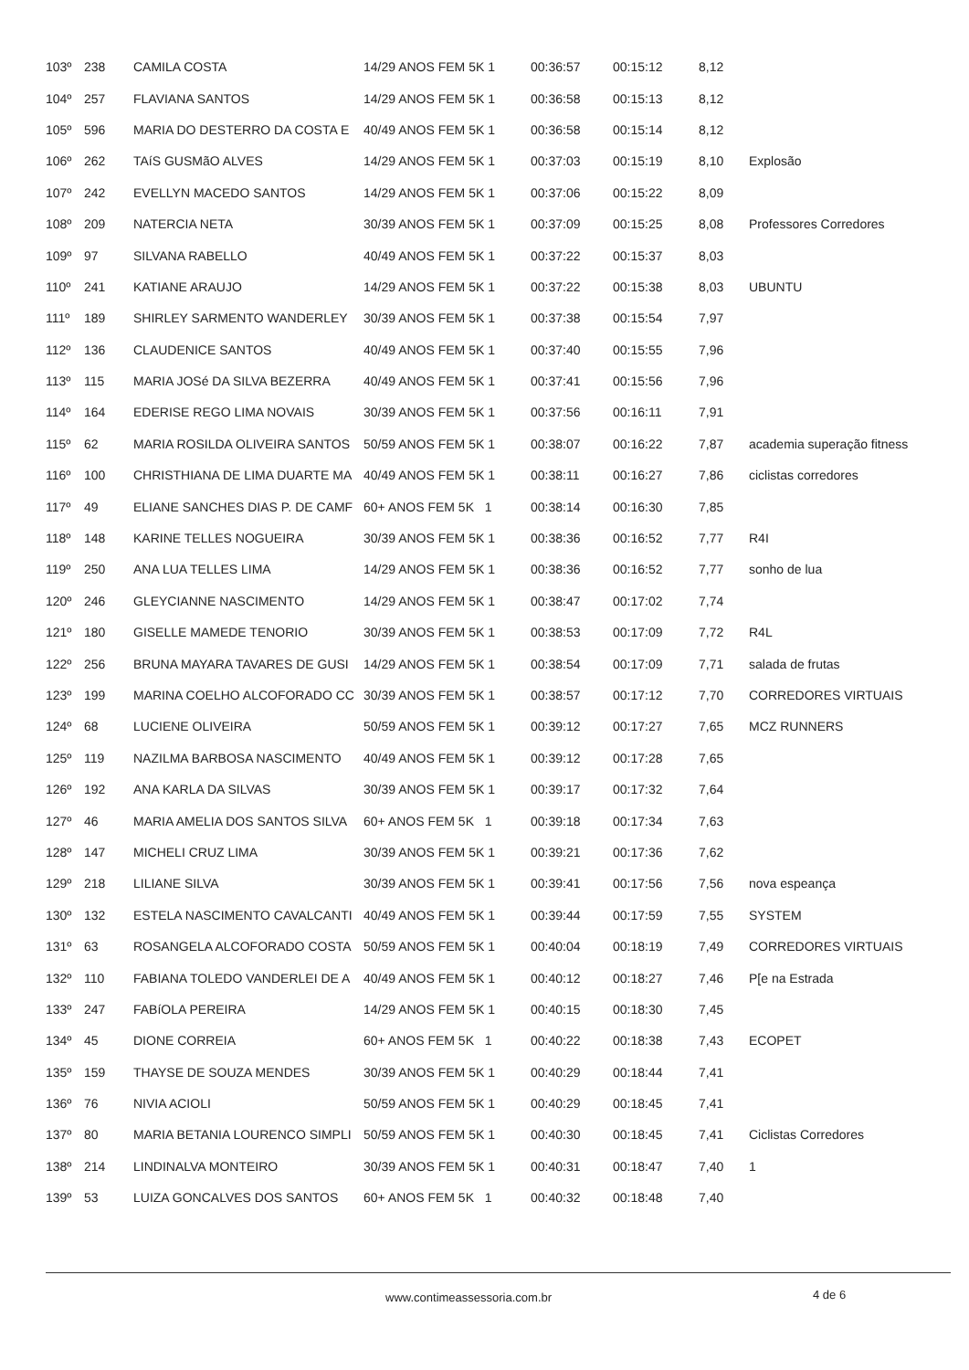| 103º | 238 | CAMILA COSTA | 14/29 ANOS FEM 5K 1 | 00:36:57 | 00:15:12 | 8,12 | |
| 104º | 257 | FLAVIANA SANTOS | 14/29 ANOS FEM 5K 1 | 00:36:58 | 00:15:13 | 8,12 | |
| 105º | 596 | MARIA DO DESTERRO DA COSTA E | 40/49 ANOS FEM 5K 1 | 00:36:58 | 00:15:14 | 8,12 | |
| 106º | 262 | TAíS GUSMãO ALVES | 14/29 ANOS FEM 5K 1 | 00:37:03 | 00:15:19 | 8,10 | Explosão |
| 107º | 242 | EVELLYN MACEDO SANTOS | 14/29 ANOS FEM 5K 1 | 00:37:06 | 00:15:22 | 8,09 | |
| 108º | 209 | NATERCIA NETA | 30/39 ANOS FEM 5K 1 | 00:37:09 | 00:15:25 | 8,08 | Professores Corredores |
| 109º | 97 | SILVANA RABELLO | 40/49 ANOS FEM 5K 1 | 00:37:22 | 00:15:37 | 8,03 | |
| 110º | 241 | KATIANE ARAUJO | 14/29 ANOS FEM 5K 1 | 00:37:22 | 00:15:38 | 8,03 | UBUNTU |
| 111º | 189 | SHIRLEY SARMENTO WANDERLEY | 30/39 ANOS FEM 5K 1 | 00:37:38 | 00:15:54 | 7,97 | |
| 112º | 136 | CLAUDENICE SANTOS | 40/49 ANOS FEM 5K 1 | 00:37:40 | 00:15:55 | 7,96 | |
| 113º | 115 | MARIA JOSé DA SILVA BEZERRA | 40/49 ANOS FEM 5K 1 | 00:37:41 | 00:15:56 | 7,96 | |
| 114º | 164 | EDERISE REGO LIMA NOVAIS | 30/39 ANOS FEM 5K 1 | 00:37:56 | 00:16:11 | 7,91 | |
| 115º | 62 | MARIA ROSILDA OLIVEIRA SANTOS | 50/59 ANOS FEM 5K 1 | 00:38:07 | 00:16:22 | 7,87 | academia superação fitness |
| 116º | 100 | CHRISTHIANA DE LIMA DUARTE MA | 40/49 ANOS FEM 5K 1 | 00:38:11 | 00:16:27 | 7,86 | ciclistas corredores |
| 117º | 49 | ELIANE SANCHES DIAS P. DE CAMF | 60+ ANOS FEM 5K 1 | 00:38:14 | 00:16:30 | 7,85 | |
| 118º | 148 | KARINE TELLES NOGUEIRA | 30/39 ANOS FEM 5K 1 | 00:38:36 | 00:16:52 | 7,77 | R4I |
| 119º | 250 | ANA LUA TELLES LIMA | 14/29 ANOS FEM 5K 1 | 00:38:36 | 00:16:52 | 7,77 | sonho de lua |
| 120º | 246 | GLEYCIANNE NASCIMENTO | 14/29 ANOS FEM 5K 1 | 00:38:47 | 00:17:02 | 7,74 | |
| 121º | 180 | GISELLE MAMEDE TENORIO | 30/39 ANOS FEM 5K 1 | 00:38:53 | 00:17:09 | 7,72 | R4L |
| 122º | 256 | BRUNA MAYARA TAVARES DE GUSI | 14/29 ANOS FEM 5K 1 | 00:38:54 | 00:17:09 | 7,71 | salada de frutas |
| 123º | 199 | MARINA COELHO ALCOFORADO CC | 30/39 ANOS FEM 5K 1 | 00:38:57 | 00:17:12 | 7,70 | CORREDORES VIRTUAIS |
| 124º | 68 | LUCIENE OLIVEIRA | 50/59 ANOS FEM 5K 1 | 00:39:12 | 00:17:27 | 7,65 | MCZ RUNNERS |
| 125º | 119 | NAZILMA BARBOSA NASCIMENTO | 40/49 ANOS FEM 5K 1 | 00:39:12 | 00:17:28 | 7,65 | |
| 126º | 192 | ANA KARLA DA SILVAS | 30/39 ANOS FEM 5K 1 | 00:39:17 | 00:17:32 | 7,64 | |
| 127º | 46 | MARIA AMELIA DOS SANTOS SILVA | 60+ ANOS FEM 5K 1 | 00:39:18 | 00:17:34 | 7,63 | |
| 128º | 147 | MICHELI CRUZ LIMA | 30/39 ANOS FEM 5K 1 | 00:39:21 | 00:17:36 | 7,62 | |
| 129º | 218 | LILIANE SILVA | 30/39 ANOS FEM 5K 1 | 00:39:41 | 00:17:56 | 7,56 | nova espeança |
| 130º | 132 | ESTELA NASCIMENTO CAVALCANTI | 40/49 ANOS FEM 5K 1 | 00:39:44 | 00:17:59 | 7,55 | SYSTEM |
| 131º | 63 | ROSANGELA ALCOFORADO COSTA | 50/59 ANOS FEM 5K 1 | 00:40:04 | 00:18:19 | 7,49 | CORREDORES VIRTUAIS |
| 132º | 110 | FABIANA TOLEDO VANDERLEI DE A | 40/49 ANOS FEM 5K 1 | 00:40:12 | 00:18:27 | 7,46 | P[e na Estrada |
| 133º | 247 | FABíOLA PEREIRA | 14/29 ANOS FEM 5K 1 | 00:40:15 | 00:18:30 | 7,45 | |
| 134º | 45 | DIONE CORREIA | 60+ ANOS FEM 5K 1 | 00:40:22 | 00:18:38 | 7,43 | ECOPET |
| 135º | 159 | THAYSE DE SOUZA MENDES | 30/39 ANOS FEM 5K 1 | 00:40:29 | 00:18:44 | 7,41 | |
| 136º | 76 | NIVIA ACIOLI | 50/59 ANOS FEM 5K 1 | 00:40:29 | 00:18:45 | 7,41 | |
| 137º | 80 | MARIA BETANIA LOURENCO SIMPLI | 50/59 ANOS FEM 5K 1 | 00:40:30 | 00:18:45 | 7,41 | Ciclistas Corredores |
| 138º | 214 | LINDINALVA MONTEIRO | 30/39 ANOS FEM 5K 1 | 00:40:31 | 00:18:47 | 7,40 | 1 |
| 139º | 53 | LUIZA GONCALVES DOS SANTOS | 60+ ANOS FEM 5K 1 | 00:40:32 | 00:18:48 | 7,40 | |
www.contimeassessoria.com.br 4 de 6